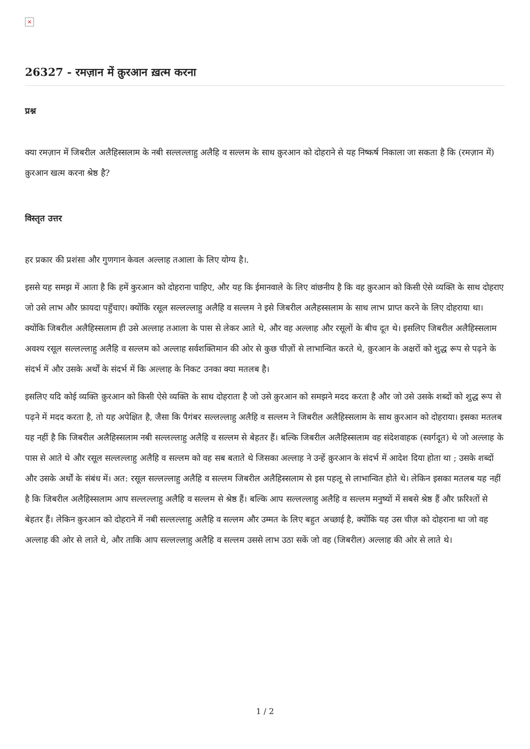×
26327 - रमज़ान में क़ुरआन ख़त्म करना
प्रश्न
क्या रमज़ान में जिबरील अलैहिस्सलाम के नबी सल्लल्लाहु अलैहि व सल्लम के साथ क़ुरआन को दोहराने से यह निष्कर्ष निकाला जा सकता है कि (रमज़ान में) क़ुरआन खत्म करना श्रेष्ठ है?
विस्तृत उत्तर
हर प्रकार की प्रशंसा और गुणगान केवल अल्लाह तआला के लिए योग्य है।.
इससे यह समझ में आता है कि हमें कुरआन को दोहराना चाहिए, और यह कि ईमानवाले के लिए वांछनीय है कि वह क़ुरआन को किसी ऐसे व्यक्ति के साथ दोहराए जो उसे लाभ और फ़ायदा पहुँचाए। क्योंकि रसूल सल्लल्लाहु अलैहि व सल्लम ने इसे जिबरील अलैहस्सलाम के साथ लाभ प्राप्त करने के लिए दोहराया था। क्योंकि जिबरील अलैहिस्सलाम ही उसे अल्लाह तआला के पास से लेकर आते थे, और वह अल्लाह और रसूलों के बीच दूत थे। इसलिए जिबरील अलैहिस्सलाम अवश्य रसूल सल्लल्लाहु अलैहि व सल्लम को अल्लाह सर्वशक्तिमान की ओर से कुछ चीज़ों से लाभान्वित करते थे, क़ुरआन के अक्षरों को शुद्ध रूप से पढ़ने के संदर्भ में और उसके अर्थों के संदर्भ में कि अल्लाह के निकट उनका क्या मतलब है।
इसलिए यदि कोई व्यक्ति क़ुरआन को किसी ऐसे व्यक्ति के साथ दोहराता है जो उसे क़ुरआन को समझने मदद करता है और जो उसे उसके शब्दों को शुद्ध रूप से पढ़ने में मदद करता है, तो यह अपेक्षित है, जैसा कि पैगंबर सल्लल्लाहु अलैहि व सल्लम ने जिबरील अलैहिस्सलाम के साथ क़ुरआन को दोहराया। इसका मतलब यह नहीं है कि जिबरील अलैहिस्सलाम नबी सल्लल्लाहु अलैहि व सल्लम से बेहतर हैं। बल्कि जिबरील अलैहिस्सलाम वह संदेशवाहक (स्वर्गदूत) थे जो अल्लाह के पास से आते थे और रसूल सल्लल्लाहु अलैहि व सल्लम को वह सब बताते थे जिसका अल्लाह ने उन्हें क़ुरआन के संदर्भ में आदेश दिया होता था ; उसके शब्दों और उसके अर्थों के संबंध में। अत: रसूल सल्लल्लाहु अलैहि व सल्लम जिबरील अलैहिस्सलाम से इस पहलू से लाभान्वित होते थे। लेकिन इसका मतलब यह नहीं है कि जिबरील अलैहिस्सलाम आप सल्लल्लाहु अलैहि व सल्लम से श्रेष्ठ हैं। बल्कि आप सल्लल्लाहु अलैहि व सल्लम मनुष्यों में सबसे श्रेष्ठ हैं और फ़रिश्तों से बेहतर हैं। लेकिन क़ुरआन को दोहराने में नबी सल्लल्लाहु अलैहि व सल्लम और उम्मत के लिए बहुत अच्छाई है, क्योंकि यह उस चीज़ को दोहराना था जो वह अल्लाह की ओर से लाते थे, और ताकि आप सल्लल्लाहु अलैहि व सल्लम उससे लाभ उठा सकें जो वह (जिबरील) अल्लाह की ओर से लाते थे।
1 / 2